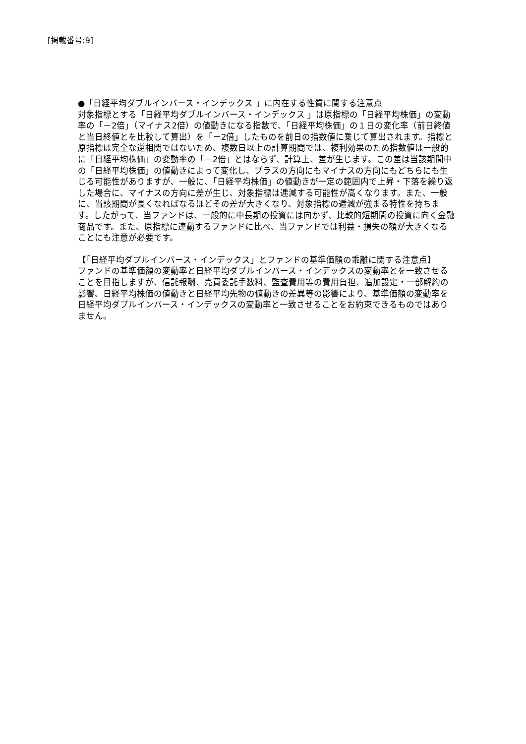[掲載番号:9]
●「日経平均ダブルインバース・インデックス 」に内在する性質に関する注意点
対象指標とする「日経平均ダブルインバース・インデックス 」は原指標の「日経平均株価」の変動率の「－2倍」（マイナス2倍）の値動きになる指数で、「日経平均株価」の１日の変化率（前日終値と当日終値とを比較して算出）を「－2倍」したものを前日の指数値に乗じて算出されます。指標と原指標は完全な逆相関ではないため、複数日以上の計算期間では、複利効果のため指数値は一般的に「日経平均株価」の変動率の「－2倍」とはならず、計算上、差が生じます。この差は当該期間中の「日経平均株価」の値動きによって変化し、プラスの方向にもマイナスの方向にもどちらにも生じる可能性がありますが、一般に、「日経平均株価」の値動きが一定の範囲内で上昇・下落を繰り返した場合に、マイナスの方向に差が生じ、対象指標は逓減する可能性が高くなります。また、一般に、当該期間が長くなればなるほどその差が大きくなり、対象指標の逓減が強まる特性を持ちます。したがって、当ファンドは、一般的に中長期の投資には向かず、比較的短期間の投資に向く金融商品です。また、原指標に連動するファンドに比べ、当ファンドでは利益・損失の額が大きくなることにも注意が必要です。
【「日経平均ダブルインバース・インデックス」とファンドの基準価額の乖離に関する注意点】
ファンドの基準価額の変動率と日経平均ダブルインバース・インデックスの変動率とを一致させることを目指しますが、信託報酬、売買委託手数料、監査費用等の費用負担、追加設定・一部解約の影響、日経平均株価の値動きと日経平均先物の値動きの差異等の影響により、基準価額の変動率を日経平均ダブルインバース・インデックスの変動率と一致させることをお約束できるものではありません。